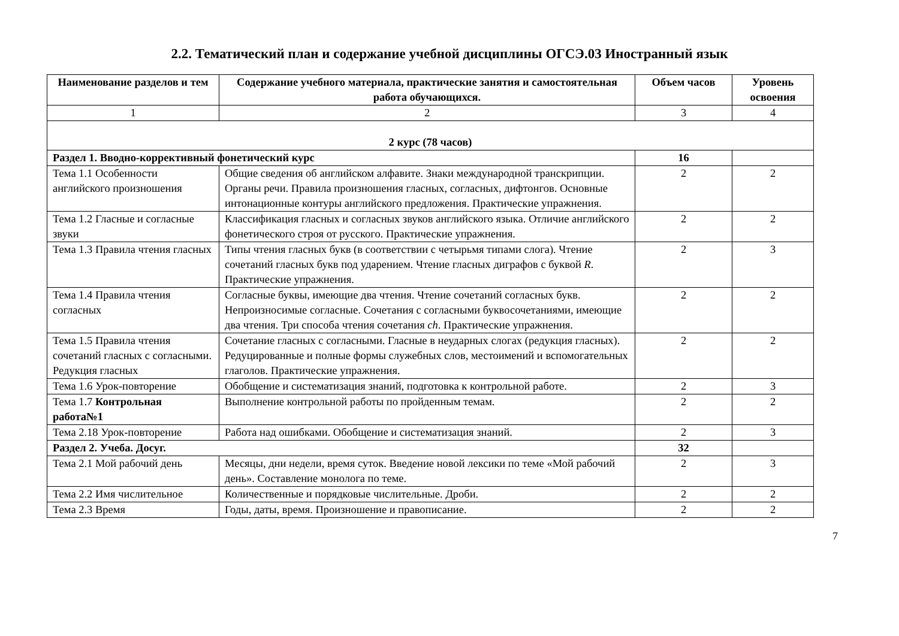2.2. Тематический план и содержание учебной дисциплины ОГСЭ.03 Иностранный язык
| Наименование разделов и тем | Содержание учебного материала, практические занятия и самостоятельная работа обучающихся. | Объем часов | Уровень освоения |
| --- | --- | --- | --- |
| 1 | 2 | 3 | 4 |
| 2 курс (78 часов) | | | |
| Раздел 1. Вводно-коррективный фонетический курс | | 16 | |
| Тема 1.1 Особенности английского произношения | Общие сведения об английском алфавите. Знаки международной транскрипции. Органы речи. Правила произношения гласных, согласных, дифтонгов. Основные интонационные контуры английского предложения. Практические упражнения. | 2 | 2 |
| Тема 1.2 Гласные и согласные звуки | Классификация гласных и согласных звуков английского языка. Отличие английского фонетического строя от русского. Практические упражнения. | 2 | 2 |
| Тема 1.3 Правила чтения гласных | Типы чтения гласных букв (в соответствии с четырьмя типами слога). Чтение сочетаний гласных букв под ударением. Чтение гласных диграфов с буквой R . Практические упражнения. | 2 | 3 |
| Тема 1.4 Правила чтения согласных | Согласные буквы, имеющие два чтения. Чтение сочетаний согласных букв. Непроизносимые согласные. Сочетания с согласными буквосочетаниями, имеющие два чтения. Три способа чтения сочетания ch . Практические упражнения. | 2 | 2 |
| Тема 1.5 Правила чтения сочетаний гласных с согласными. Редукция гласных | Сочетание гласных с согласными. Гласные в неударных слогах (редукция гласных). Редуцированные и полные формы служебных слов, местоимений и вспомогательных глаголов. Практические упражнения. | 2 | 2 |
| Тема 1.6 Урок-повторение | Обобщение и систематизация знаний, подготовка к контрольной работе. | 2 | 3 |
| Тема 1.7 Контрольная работа№1 | Выполнение контрольной работы по пройденным темам. | 2 | 2 |
| Тема 2.18 Урок-повторение | Работа над ошибками. Обобщение и систематизация знаний. | 2 | 3 |
| Раздел 2. Учеба. Досуг. | | 32 | |
| Тема 2.1 Мой рабочий день | Месяцы, дни недели, время суток. Введение новой лексики по теме «Мой рабочий день». Составление монолога по теме. | 2 | 3 |
| Тема 2.2 Имя числительное | Количественные и порядковые числительные. Дроби. | 2 | 2 |
| Тема 2.3 Время | Годы, даты, время. Произношение и правописание. | 2 | 2 |
7